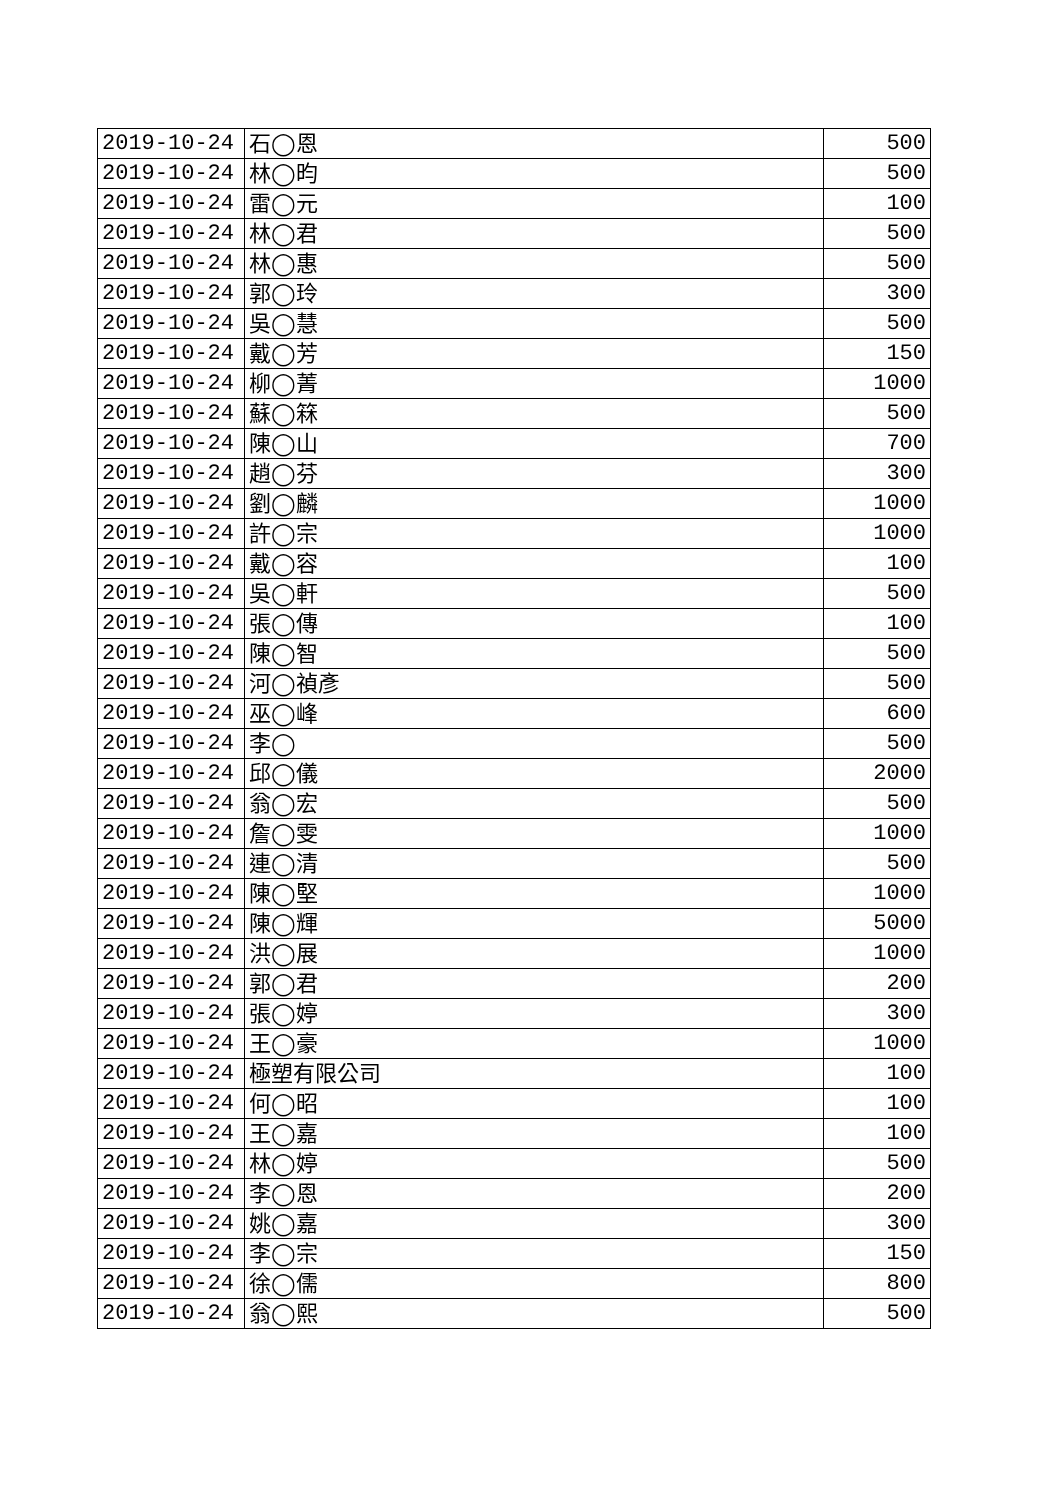| 2019-10-24 | 石◯恩 | 500 |
| 2019-10-24 | 林◯昀 | 500 |
| 2019-10-24 | 雷◯元 | 100 |
| 2019-10-24 | 林◯君 | 500 |
| 2019-10-24 | 林◯惠 | 500 |
| 2019-10-24 | 郭◯玲 | 300 |
| 2019-10-24 | 吳◯慧 | 500 |
| 2019-10-24 | 戴◯芳 | 150 |
| 2019-10-24 | 柳◯菁 | 1000 |
| 2019-10-24 | 蘇◯箖 | 500 |
| 2019-10-24 | 陳◯山 | 700 |
| 2019-10-24 | 趙◯芬 | 300 |
| 2019-10-24 | 劉◯麟 | 1000 |
| 2019-10-24 | 許◯宗 | 1000 |
| 2019-10-24 | 戴◯容 | 100 |
| 2019-10-24 | 吳◯軒 | 500 |
| 2019-10-24 | 張◯傳 | 100 |
| 2019-10-24 | 陳◯智 | 500 |
| 2019-10-24 | 河◯禎彥 | 500 |
| 2019-10-24 | 巫◯峰 | 600 |
| 2019-10-24 | 李◯ | 500 |
| 2019-10-24 | 邱◯儀 | 2000 |
| 2019-10-24 | 翁◯宏 | 500 |
| 2019-10-24 | 詹◯雯 | 1000 |
| 2019-10-24 | 連◯清 | 500 |
| 2019-10-24 | 陳◯堅 | 1000 |
| 2019-10-24 | 陳◯輝 | 5000 |
| 2019-10-24 | 洪◯展 | 1000 |
| 2019-10-24 | 郭◯君 | 200 |
| 2019-10-24 | 張◯婷 | 300 |
| 2019-10-24 | 王◯豪 | 1000 |
| 2019-10-24 | 極塑有限公司 | 100 |
| 2019-10-24 | 何◯昭 | 100 |
| 2019-10-24 | 王◯嘉 | 100 |
| 2019-10-24 | 林◯婷 | 500 |
| 2019-10-24 | 李◯恩 | 200 |
| 2019-10-24 | 姚◯嘉 | 300 |
| 2019-10-24 | 李◯宗 | 150 |
| 2019-10-24 | 徐◯儒 | 800 |
| 2019-10-24 | 翁◯熙 | 500 |